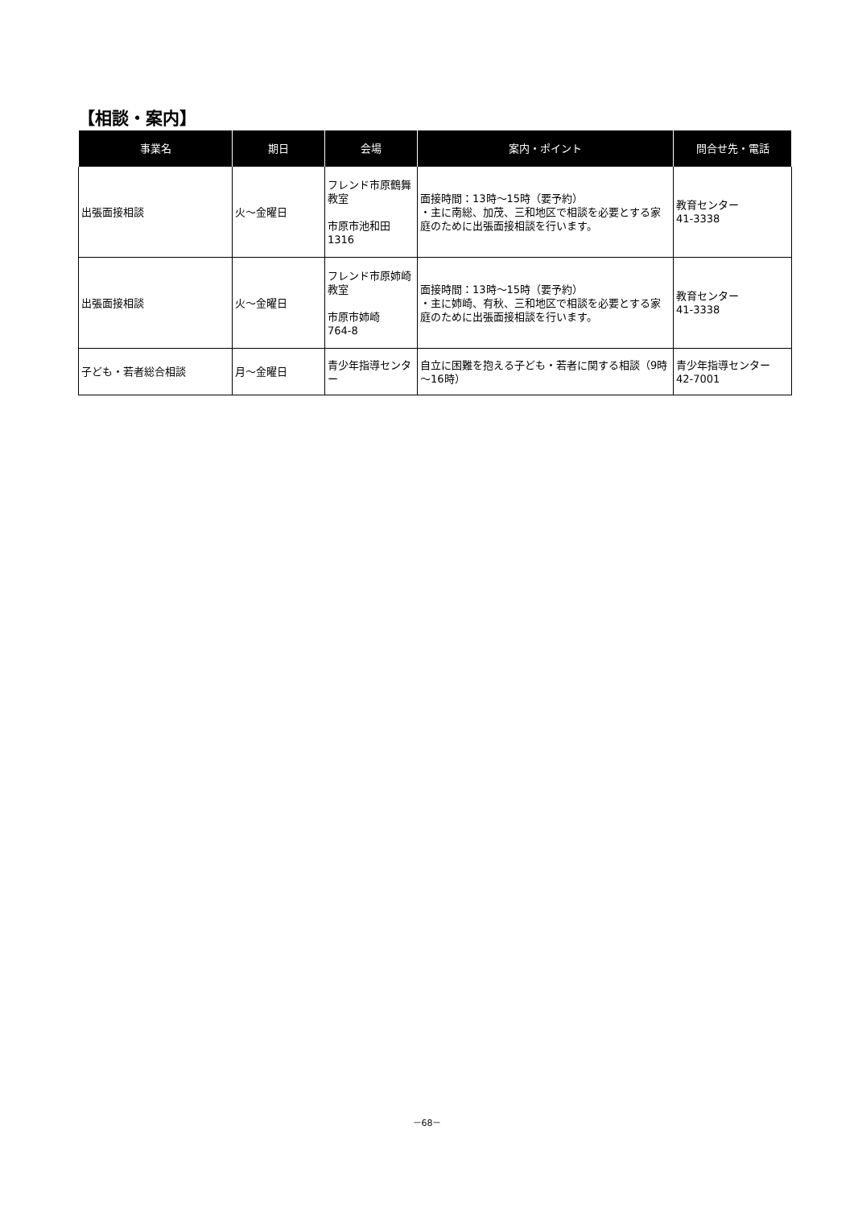【相談・案内】
| 事業名 | 期日 | 会場 | 案内・ポイント | 問合せ先・電話 |
| --- | --- | --- | --- | --- |
| 出張面接相談 | 火～金曜日 | フレンド市原鶴舞教室 市原市池和田1316 | 面接時間：13時～15時（要予約） ・主に南総、加茂、三和地区で相談を必要とする家庭のために出張面接相談を行います。 | 教育センター 41-3338 |
| 出張面接相談 | 火～金曜日 | フレンド市原姉崎教室 市原市姉崎 764-8 | 面接時間：13時～15時（要予約） ・主に姉崎、有秋、三和地区で相談を必要とする家庭のために出張面接相談を行います。 | 教育センター 41-3338 |
| 子ども・若者総合相談 | 月～金曜日 | 青少年指導センター | 自立に困難を抱える子ども・若者に関する相談（9時～16時） | 青少年指導センター 42-7001 |
－68－